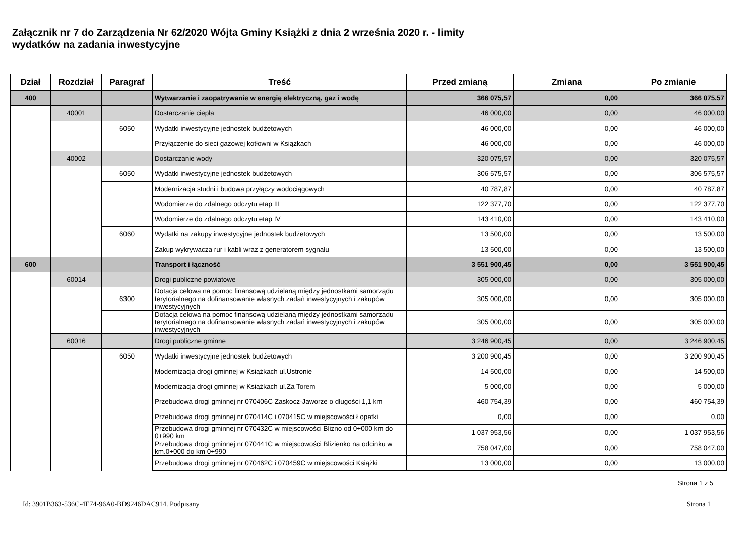Załącznik nr 7 do Zarządzenia Nr 62/2020 Wójta Gminy Książki z dnia 2 września 2020 r. - limity
wydatków na zadania inwestycyjne
| Dział | Rozdział | Paragraf | Treść | Przed zmianą | Zmiana | Po zmianie |
| --- | --- | --- | --- | --- | --- | --- |
| 400 | | | Wytwarzanie i zaopatrywanie w energię elektryczną, gaz i wodę | 366 075,57 | 0,00 | 366 075,57 |
| | 40001 | | Dostarczanie ciepła | 46 000,00 | 0,00 | 46 000,00 |
| | | 6050 | Wydatki inwestycyjne jednostek budżetowych | 46 000,00 | 0,00 | 46 000,00 |
| | | | Przyłączenie do sieci gazowej kotłowni w Książkach | 46 000,00 | 0,00 | 46 000,00 |
| | 40002 | | Dostarczanie wody | 320 075,57 | 0,00 | 320 075,57 |
| | | 6050 | Wydatki inwestycyjne jednostek budżetowych | 306 575,57 | 0,00 | 306 575,57 |
| | | | Modernizacja studni i budowa przyłączy wodociągowych | 40 787,87 | 0,00 | 40 787,87 |
| | | | Wodomierze do zdalnego odczytu etap III | 122 377,70 | 0,00 | 122 377,70 |
| | | | Wodomierze do zdalnego odczytu etap IV | 143 410,00 | 0,00 | 143 410,00 |
| | | 6060 | Wydatki na zakupy inwestycyjne jednostek budżetowych | 13 500,00 | 0,00 | 13 500,00 |
| | | | Zakup wykrywacza rur i kabli wraz z generatorem sygnału | 13 500,00 | 0,00 | 13 500,00 |
| 600 | | | Transport i łączność | 3 551 900,45 | 0,00 | 3 551 900,45 |
| | 60014 | | Drogi publiczne powiatowe | 305 000,00 | 0,00 | 305 000,00 |
| | | 6300 | Dotacja celowa na pomoc finansową udzielaną między jednostkami samorządu terytorialnego na dofinansowanie własnych zadań inwestycyjnych i zakupów inwestycyjnych | 305 000,00 | 0,00 | 305 000,00 |
| | | | Dotacja celowa na pomoc finansową udzielaną między jednostkami samorządu terytorialnego na dofinansowanie własnych zadań inwestycyjnych i zakupów inwestycyjnych | 305 000,00 | 0,00 | 305 000,00 |
| | 60016 | | Drogi publiczne gminne | 3 246 900,45 | 0,00 | 3 246 900,45 |
| | | 6050 | Wydatki inwestycyjne jednostek budżetowych | 3 200 900,45 | 0,00 | 3 200 900,45 |
| | | | Modernizacja drogi gminnej w Książkach ul.Ustronie | 14 500,00 | 0,00 | 14 500,00 |
| | | | Modernizacja drogi gminnej w Książkach ul.Za Torem | 5 000,00 | 0,00 | 5 000,00 |
| | | | Przebudowa drogi gminnej nr 070406C Zaskocz-Jaworze o długości 1,1 km | 460 754,39 | 0,00 | 460 754,39 |
| | | | Przebudowa drogi gminnej nr 070414C i 070415C w miejscowości Łopatki | 0,00 | 0,00 | 0,00 |
| | | | Przebudowa drogi gminnej nr 070432C w miejscowości Blizno od 0+000 km do 0+990 km | 1 037 953,56 | 0,00 | 1 037 953,56 |
| | | | Przebudowa drogi gminnej nr 070441C w miejscowości Blizienko na odcinku w km.0+000 do km 0+990 | 758 047,00 | 0,00 | 758 047,00 |
| | | | Przebudowa drogi gminnej nr 070462C i 070459C w miejscowości Książki | 13 000,00 | 0,00 | 13 000,00 |
Strona 1 z 5
Id: 3901B363-536C-4E74-96A0-BD9246DAC914. Podpisany Strona 1